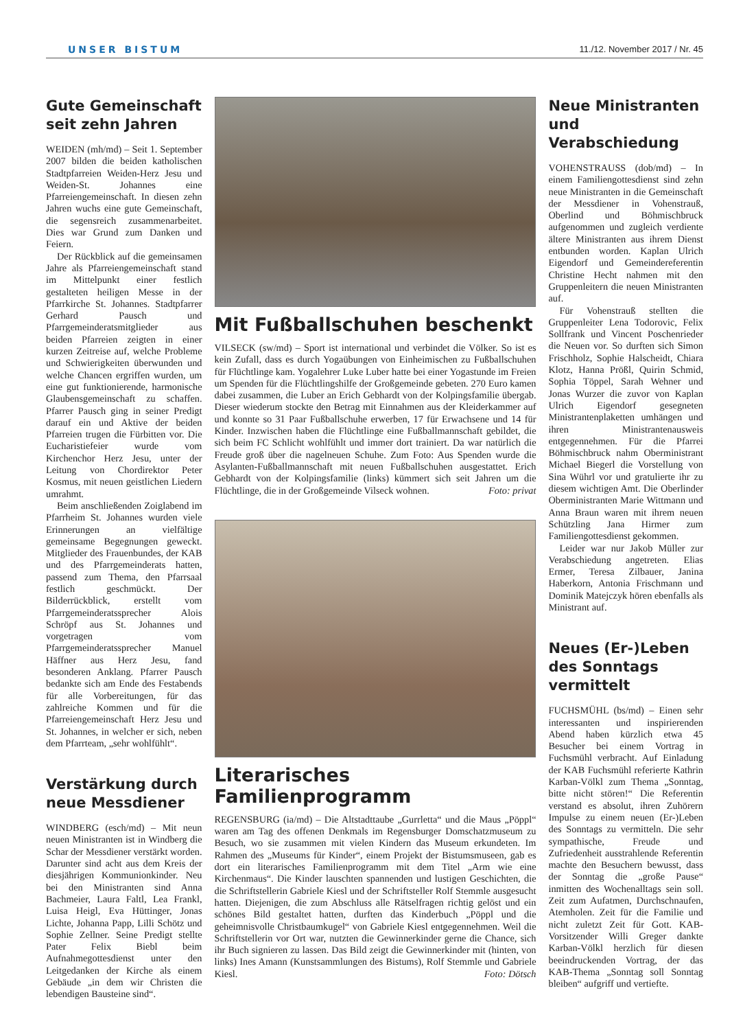UNSER BISTUM 11./12. November 2017 / Nr. 45
Gute Gemeinschaft seit zehn Jahren
WEIDEN (mh/md) – Seit 1. September 2007 bilden die beiden katholischen Stadtpfarreien Weiden-Herz Jesu und Weiden-St. Johannes eine Pfarreiengemeinschaft. In diesen zehn Jahren wuchs eine gute Gemeinschaft, die segensreich zusammenarbeitet. Dies war Grund zum Danken und Feiern.
Der Rückblick auf die gemeinsamen Jahre als Pfarreiengemeinschaft stand im Mittelpunkt einer festlich gestalteten heiligen Messe in der Pfarrkirche St. Johannes. Stadtpfarrer Gerhard Pausch und Pfarrgemeinderatsmitglieder aus beiden Pfarreien zeigten in einer kurzen Zeitreise auf, welche Probleme und Schwierigkeiten überwunden und welche Chancen ergriffen wurden, um eine gut funktionierende, harmonische Glaubensgemeinschaft zu schaffen. Pfarrer Pausch ging in seiner Predigt darauf ein und Aktive der beiden Pfarreien trugen die Fürbitten vor. Die Eucharistiefeier wurde vom Kirchenchor Herz Jesu, unter der Leitung von Chordirektor Peter Kosmus, mit neuen geistlichen Liedern umrahmt.
Beim anschließenden Zoiglabend im Pfarrheim St. Johannes wurden viele Erinnerungen an vielfältige gemeinsame Begegnungen geweckt. Mitglieder des Frauenbundes, der KAB und des Pfarrgemeinderats hatten, passend zum Thema, den Pfarrsaal festlich geschmückt. Der Bilderrückblick, erstellt vom Pfarrgemeinderatssprecher Alois Schröpf aus St. Johannes und vorgetragen vom Pfarrgemeinderatssprecher Manuel Häffner aus Herz Jesu, fand besonderen Anklang. Pfarrer Pausch bedankte sich am Ende des Festabends für alle Vorbereitungen, für das zahlreiche Kommen und für die Pfarreiengemeinschaft Herz Jesu und St. Johannes, in welcher er sich, neben dem Pfarrteam, „sehr wohlfühlt“.
Verstärkung durch neue Messdiener
WINDBERG (esch/md) – Mit neun neuen Ministranten ist in Windberg die Schar der Messdiener verstärkt worden. Darunter sind acht aus dem Kreis der diesjährigen Kommunionkinder. Neu bei den Ministranten sind Anna Bachmeier, Laura Faltl, Lea Frankl, Luisa Heigl, Eva Hüttinger, Jonas Lichte, Johanna Papp, Lilli Schötz und Sophie Zellner. Seine Predigt stellte Pater Felix Biebl beim Aufnahmegottesdienst unter den Leitgedanken der Kirche als einem Gebäude „in dem wir Christen die lebendigen Bausteine sind“.
Mit Fußballschuhen beschenkt
VILSECK (sw/md) – Sport ist international und verbindet die Völker. So ist es kein Zufall, dass es durch Yogaübungen von Einheimischen zu Fußballschuhen für Flüchtlinge kam. Yogalehrer Luke Luber hatte bei einer Yogastunde im Freien um Spenden für die Flüchtlingshilfe der Großgemeinde gebeten. 270 Euro kamen dabei zusammen, die Luber an Erich Gebhardt von der Kolpingsfamilie übergab. Dieser wiederum stockte den Betrag mit Einnahmen aus der Kleiderkammer auf und konnte so 31 Paar Fußballschuhe erwerben, 17 für Erwachsene und 14 für Kinder. Inzwischen haben die Flüchtlinge eine Fußballmannschaft gebildet, die sich beim FC Schlicht wohlfühlt und immer dort trainiert. Da war natürlich die Freude groß über die nagelneuen Schuhe. Zum Foto: Aus Spenden wurde die Asylanten-Fußballmannschaft mit neuen Fußballschuhen ausgestattet. Erich Gebhardt von der Kolpingsfamilie (links) kümmert sich seit Jahren um die Flüchtlinge, die in der Großgemeinde Vilseck wohnen. Foto: privat
Literarisches Familienprogramm
REGENSBURG (ia/md) – Die Altstadttaube „Gurrletta“ und die Maus „Pöppl“ waren am Tag des offenen Denkmals im Regensburger Domschatzmuseum zu Besuch, wo sie zusammen mit vielen Kindern das Museum erkundeten. Im Rahmen des „Museums für Kinder“, einem Projekt der Bistumsmuseen, gab es dort ein literarisches Familienprogramm mit dem Titel „Arm wie eine Kirchenmaus“. Die Kinder lauschten spannenden und lustigen Geschichten, die die Schriftstellerin Gabriele Kiesl und der Schriftsteller Rolf Stemmle ausgesucht hatten. Diejenigen, die zum Abschluss alle Rätselfragen richtig gelöst und ein schönes Bild gestaltet hatten, durften das Kinderbuch „Pöppl und die geheimnisvolle Christbaumkugel“ von Gabriele Kiesl entgegennehmen. Weil die Schriftstellerin vor Ort war, nutzten die Gewinnerkinder gerne die Chance, sich ihr Buch signieren zu lassen. Das Bild zeigt die Gewinnerkinder mit (hinten, von links) Ines Amann (Kunstsammlungen des Bistums), Rolf Stemmle und Gabriele Kiesl. Foto: Dötsch
Neue Ministranten und Verabschiedung
VOHENSTRAUSS (dob/md) – In einem Familiengottesdienst sind zehn neue Ministranten in die Gemeinschaft der Messdiener in Vohenstrauß, Oberlind und Böhmischbruck aufgenommen und zugleich verdiente ältere Ministranten aus ihrem Dienst entbunden worden. Kaplan Ulrich Eigendorf und Gemeindereferentin Christine Hecht nahmen mit den Gruppenleitern die neuen Ministranten auf.
Für Vohenstrauß stellten die Gruppenleiter Lena Todorovic, Felix Sollfrank und Vincent Poschenrieder die Neuen vor. So durften sich Simon Frischholz, Sophie Halscheidt, Chiara Klotz, Hanna Prößl, Quirin Schmid, Sophia Töppel, Sarah Wehner und Jonas Wurzer die zuvor von Kaplan Ulrich Eigendorf gesegneten Ministrantenplaketten umhängen und ihren Ministrantenausweis entgegennehmen. Für die Pfarrei Böhmischbruck nahm Oberministrant Michael Biegerl die Vorstellung von Sina Wührl vor und gratulierte ihr zu diesem wichtigen Amt. Die Oberlinder Oberministranten Marie Wittmann und Anna Braun waren mit ihrem neuen Schützling Jana Hirmer zum Familiengottesdienst gekommen.
Leider war nur Jakob Müller zur Verabschiedung angetreten. Elias Ermer, Teresa Zilbauer, Janina Haberkorn, Antonia Frischmann und Dominik Matejczyk hören ebenfalls als Ministrant auf.
Neues (Er-)Leben des Sonntags vermittelt
FUCHSMÜHL (bs/md) – Einen sehr interessanten und inspirierenden Abend haben kürzlich etwa 45 Besucher bei einem Vortrag in Fuchsmühl verbracht. Auf Einladung der KAB Fuchsmühl referierte Kathrin Karban-Völkl zum Thema „Sonntag, bitte nicht stören!“ Die Referentin verstand es absolut, ihren Zuhörern Impulse zu einem neuen (Er-)Leben des Sonntags zu vermitteln. Die sehr sympathische, Freude und Zufriedenheit ausstrahlende Referentin machte den Besuchern bewusst, dass der Sonntag die „große Pause“ inmitten des Wochenalltags sein soll. Zeit zum Aufatmen, Durchschnaufen, Atemholen. Zeit für die Familie und nicht zuletzt Zeit für Gott. KAB-Vorsitzender Willi Greger dankte Karban-Völkl herzlich für diesen beeindruckenden Vortrag, der das KAB-Thema „Sonntag soll Sonntag bleiben“ aufgriff und vertiefte.